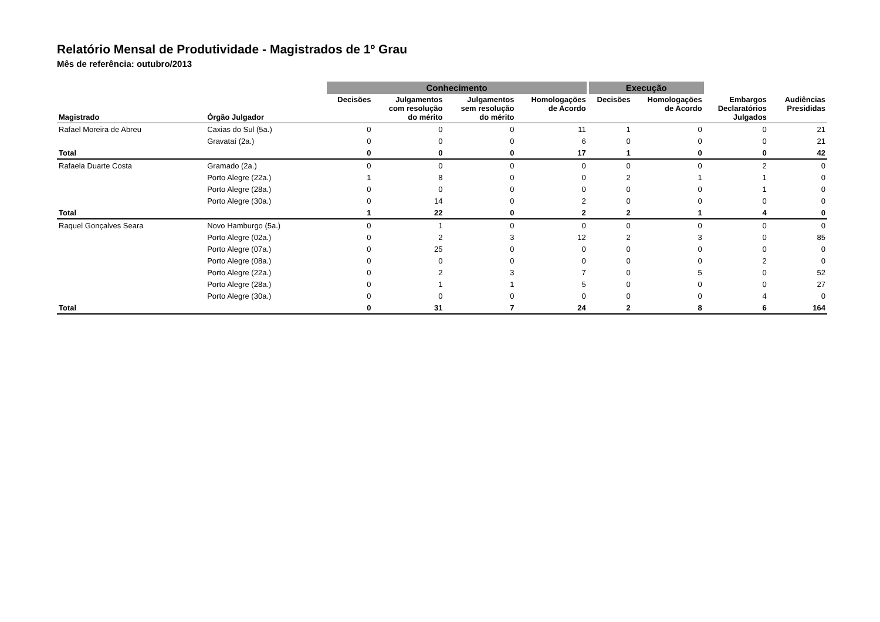Relatório Mensal de Produtividade - Magistrados de 1º Grau
Mês de referência: outubro/2013
| | | Conhecimento | | | | Execução | | | |
| --- | --- | --- | --- | --- | --- | --- | --- | --- | --- |
| Magistrado | Órgão Julgador | Decisões | Julgamentos com resolução do mérito | Julgamentos sem resolução do mérito | Homologações de Acordo | Decisões | Homologações de Acordo | Embargos Declaratórios Julgados | Audiências Presididas |
| Rafael Moreira de Abreu | Caxias do Sul (5a.) | 0 | 0 | 0 | 11 | 1 | 0 | 0 | 21 |
| | Gravataí (2a.) | 0 | 0 | 0 | 6 | 0 | 0 | 0 | 21 |
| Total | | 0 | 0 | 0 | 17 | 1 | 0 | 0 | 42 |
| Rafaela Duarte Costa | Gramado (2a.) | 0 | 0 | 0 | 0 | 0 | 0 | 2 | 0 |
| | Porto Alegre (22a.) | 1 | 8 | 0 | 0 | 2 | 1 | 1 | 0 |
| | Porto Alegre (28a.) | 0 | 0 | 0 | 0 | 0 | 0 | 1 | 0 |
| | Porto Alegre (30a.) | 0 | 14 | 0 | 2 | 0 | 0 | 0 | 0 |
| Total | | 1 | 22 | 0 | 2 | 2 | 1 | 4 | 0 |
| Raquel Gonçalves Seara | Novo Hamburgo (5a.) | 0 | 1 | 0 | 0 | 0 | 0 | 0 | 0 |
| | Porto Alegre (02a.) | 0 | 2 | 3 | 12 | 2 | 3 | 0 | 85 |
| | Porto Alegre (07a.) | 0 | 25 | 0 | 0 | 0 | 0 | 0 | 0 |
| | Porto Alegre (08a.) | 0 | 0 | 0 | 0 | 0 | 0 | 2 | 0 |
| | Porto Alegre (22a.) | 0 | 2 | 3 | 7 | 0 | 5 | 0 | 52 |
| | Porto Alegre (28a.) | 0 | 1 | 1 | 5 | 0 | 0 | 0 | 27 |
| | Porto Alegre (30a.) | 0 | 0 | 0 | 0 | 0 | 0 | 4 | 0 |
| Total | | 0 | 31 | 7 | 24 | 2 | 8 | 6 | 164 |